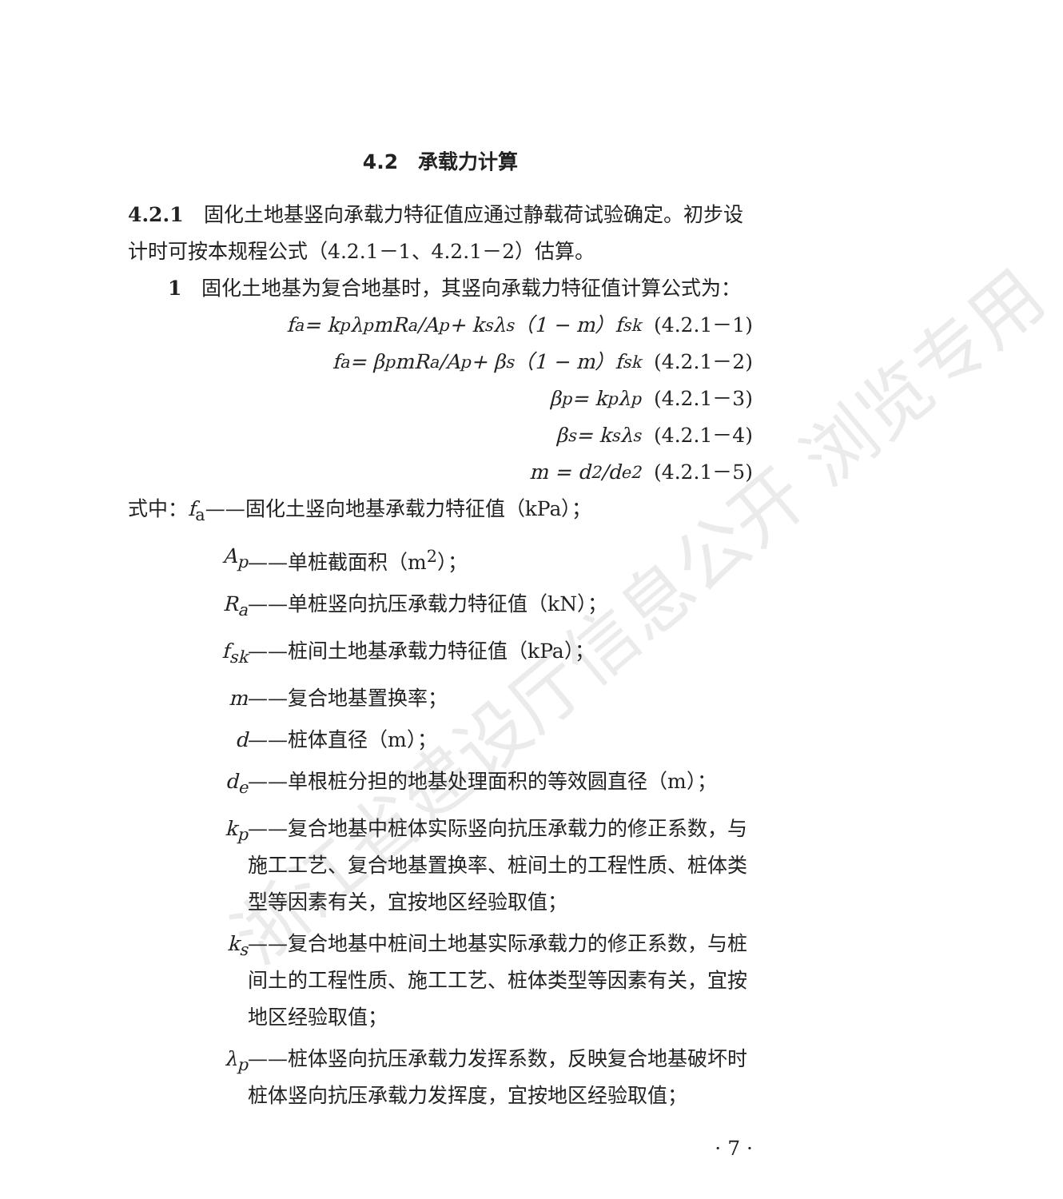浙江省建设厅信息公开 浏览专用
4.2　承载力计算
4.2.1　固化土地基竖向承载力特征值应通过静载荷试验确定。初步设计时可按本规程公式（4.2.1－1、4.2.1－2）估算。
　　1　固化土地基为复合地基时，其竖向承载力特征值计算公式为：
f<sub>a</sub> = k<sub>p</sub>λ<sub>p</sub>mR<sub>a</sub>/A<sub>p</sub> + k<sub>s</sub>λ<sub>s</sub>（1 − m）f<sub>sk</sub> (4.2.1－1)
f<sub>a</sub> = β<sub>p</sub>mR<sub>a</sub>/A<sub>p</sub> + β<sub>s</sub>（1 − m）f<sub>sk</sub> (4.2.1－2)
β<sub>p</sub> = k<sub>p</sub> λ<sub>p</sub> (4.2.1－3)
β<sub>s</sub> = k<sub>s</sub> λ<sub>s</sub> (4.2.1－4)
m = d<sup>2</sup>/d<sub>e</sub><sup>2</sup> (4.2.1－5)
式中：f<sub>a</sub>——固化土竖向地基承载力特征值（kPa）；
A<sub>p</sub> ——单桩截面积（m<sup>2</sup>）；
R<sub>a</sub> ——单桩竖向抗压承载力特征值（kN）；
f<sub>sk</sub> ——桩间土地基承载力特征值（kPa）；
m ——复合地基置换率；
d ——桩体直径（m）；
d<sub>e</sub> ——单根桩分担的地基处理面积的等效圆直径（m）；
k<sub>p</sub> ——复合地基中桩体实际竖向抗压承载力的修正系数，与施工工艺、复合地基置换率、桩间土的工程性质、桩体类型等因素有关，宜按地区经验取值；
k<sub>s</sub> ——复合地基中桩间土地基实际承载力的修正系数，与桩间土的工程性质、施工工艺、桩体类型等因素有关，宜按地区经验取值；
λ<sub>p</sub> ——桩体竖向抗压承载力发挥系数，反映复合地基破坏时桩体竖向抗压承载力发挥度，宜按地区经验取值；
· 7 ·